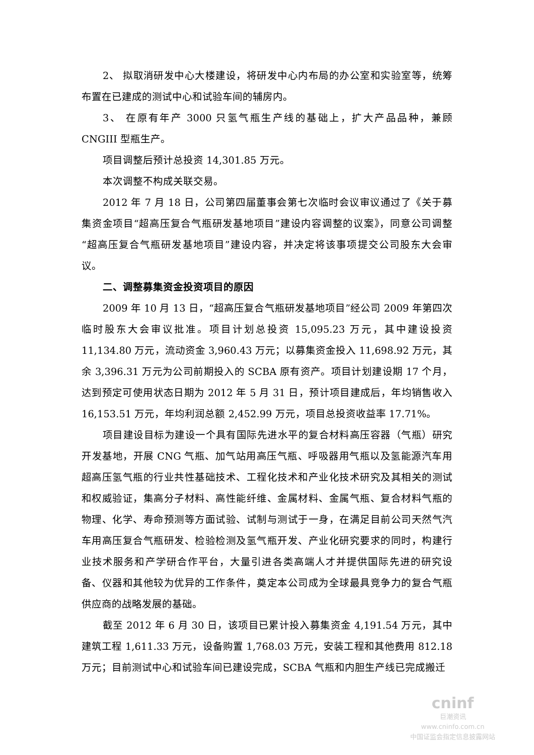2、 拟取消研发中心大楼建设，将研发中心内布局的办公室和实验室等，统筹布置在已建成的测试中心和试验车间的辅房内。
3、 在原有年产 3000 只氢气瓶生产线的基础上，扩大产品品种，兼顾 CNGIII 型瓶生产。
项目调整后预计总投资 14,301.85 万元。
本次调整不构成关联交易。
2012 年 7 月 18 日，公司第四届董事会第七次临时会议审议通过了《关于募集资金项目“超高压复合气瓶研发基地项目”建设内容调整的议案》，同意公司调整“超高压复合气瓶研发基地项目”建设内容，并决定将该事项提交公司股东大会审议。
二、调整募集资金投资项目的原因
2009 年 10 月 13 日，“超高压复合气瓶研发基地项目”经公司 2009 年第四次临时股东大会审议批准。项目计划总投资 15,095.23 万元，其中建设投资 11,134.80 万元，流动资金 3,960.43 万元；以募集资金投入 11,698.92 万元，其余 3,396.31 万元为公司前期投入的 SCBA 原有资产。项目计划建设期 17 个月，达到预定可使用状态日期为 2012 年 5 月 31 日，预计项目建成后，年均销售收入 16,153.51 万元，年均利润总额 2,452.99 万元，项目总投资收益率 17.71%。
项目建设目标为建设一个具有国际先进水平的复合材料高压容器（气瓶）研究开发基地，开展 CNG 气瓶、加气站用高压气瓶、呼吸器用气瓶以及氢能源汽车用超高压氢气瓶的行业共性基础技术、工程化技术和产业化技术研究及其相关的测试和权威验证，集高分子材料、高性能纤维、金属材料、金属气瓶、复合材料气瓶的物理、化学、寿命预测等方面试验、试制与测试于一身，在满足目前公司天然气汽车用高压复合气瓶研发、检验检测及氢气瓶开发、产业化研究要求的同时，构建行业技术服务和产学研合作平台，大量引进各类高端人才并提供国际先进的研究设备、仪器和其他较为优异的工作条件，奠定本公司成为全球最具竞争力的复合气瓶供应商的战略发展的基础。
截至 2012 年 6 月 30 日，该项目已累计投入募集资金 4,191.54 万元，其中建筑工程 1,611.33 万元，设备购置 1,768.03 万元，安装工程和其他费用 812.18 万元；目前测试中心和试验车间已建设完成，SCBA 气瓶和内胆生产线已完成搬迁
cninf
巨潮资讯
www.cninfo.com.cn
中国证监会指定信息披露网站